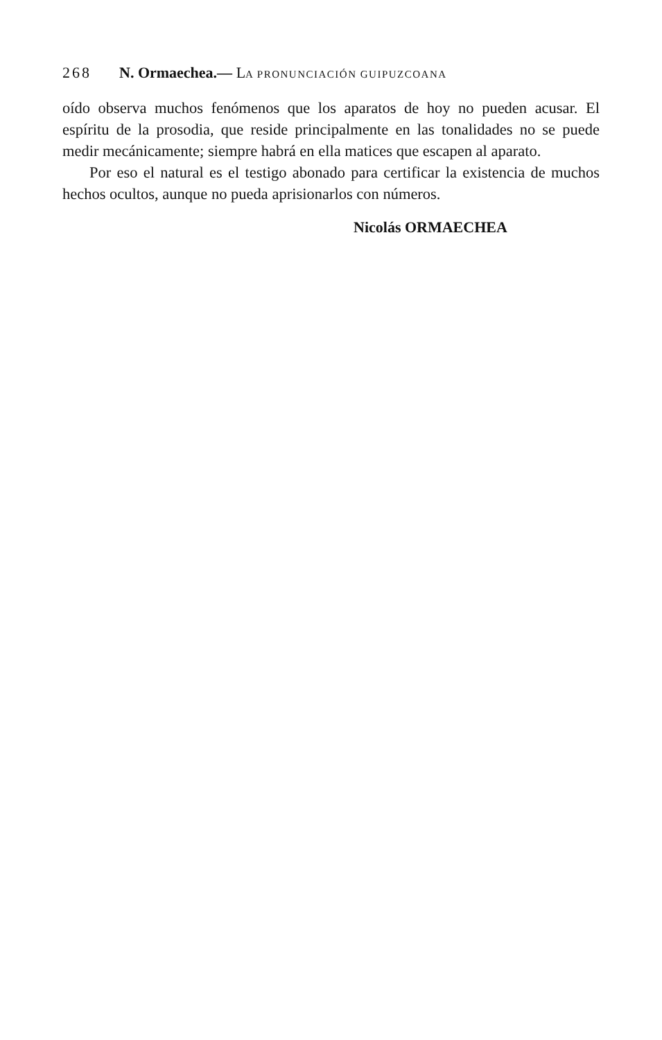268 N. Ormaechea.— LA PRONUNCIACIÓN GUIPUZCOANA
oído observa muchos fenómenos que los aparatos de hoy no pueden acusar. El espíritu de la prosodia, que reside principalmente en las tonalidades no se puede medir mecánicamente; siempre habrá en ella matices que escapen al aparato.
Por eso el natural es el testigo abonado para certificar la existencia de muchos hechos ocultos, aunque no pueda aprisionarlos con números.
Nicolás ORMAECHEA